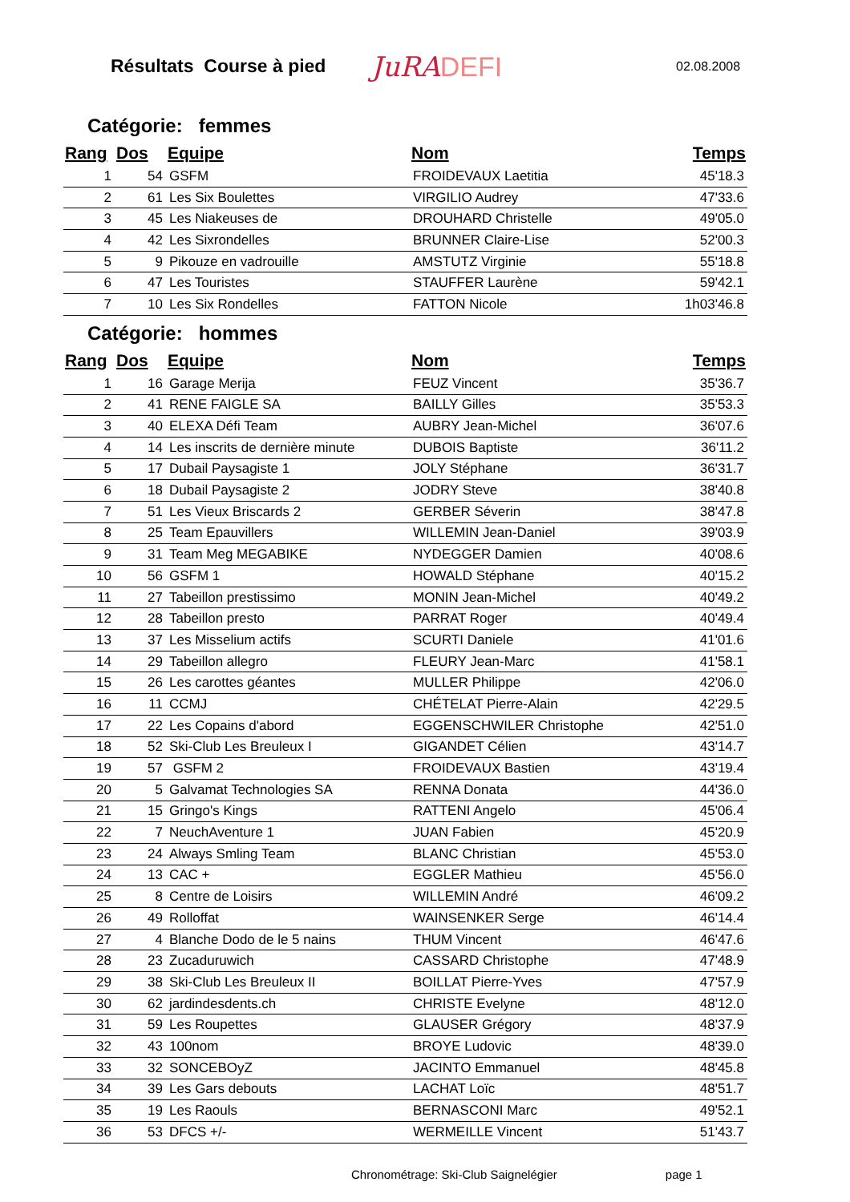Résultats Course à pied
JuRADEFI
02.08.2008
Catégorie: femmes
| Rang | Dos | Equipe | Nom | Temps |
| --- | --- | --- | --- | --- |
| 1 | 54 | GSFM | FROIDEVAUX Laetitia | 45'18.3 |
| 2 | 61 | Les Six Boulettes | VIRGILIO Audrey | 47'33.6 |
| 3 | 45 | Les Niakeuses de | DROUHARD Christelle | 49'05.0 |
| 4 | 42 | Les Sixrondelles | BRUNNER Claire-Lise | 52'00.3 |
| 5 | 9 | Pikouze en vadrouille | AMSTUTZ Virginie | 55'18.8 |
| 6 | 47 | Les Touristes | STAUFFER Laurène | 59'42.1 |
| 7 | 10 | Les Six Rondelles | FATTON Nicole | 1h03'46.8 |
Catégorie: hommes
| Rang | Dos | Equipe | Nom | Temps |
| --- | --- | --- | --- | --- |
| 1 | 16 | Garage Merija | FEUZ Vincent | 35'36.7 |
| 2 | 41 | RENE FAIGLE SA | BAILLY Gilles | 35'53.3 |
| 3 | 40 | ELEXA Défi Team | AUBRY Jean-Michel | 36'07.6 |
| 4 | 14 | Les inscrits de dernière minute | DUBOIS Baptiste | 36'11.2 |
| 5 | 17 | Dubail Paysagiste 1 | JOLY Stéphane | 36'31.7 |
| 6 | 18 | Dubail Paysagiste 2 | JODRY Steve | 38'40.8 |
| 7 | 51 | Les Vieux Briscards 2 | GERBER Séverin | 38'47.8 |
| 8 | 25 | Team Epauvillers | WILLEMIN Jean-Daniel | 39'03.9 |
| 9 | 31 | Team Meg MEGABIKE | NYDEGGER Damien | 40'08.6 |
| 10 | 56 | GSFM 1 | HOWALD Stéphane | 40'15.2 |
| 11 | 27 | Tabeillon prestissimo | MONIN Jean-Michel | 40'49.2 |
| 12 | 28 | Tabeillon presto | PARRAT Roger | 40'49.4 |
| 13 | 37 | Les Misselium actifs | SCURTI Daniele | 41'01.6 |
| 14 | 29 | Tabeillon allegro | FLEURY Jean-Marc | 41'58.1 |
| 15 | 26 | Les carottes géantes | MULLER Philippe | 42'06.0 |
| 16 | 11 | CCMJ | CHÉTELAT Pierre-Alain | 42'29.5 |
| 17 | 22 | Les Copains d'abord | EGGENSCHWILER Christophe | 42'51.0 |
| 18 | 52 | Ski-Club Les Breuleux I | GIGANDET Célien | 43'14.7 |
| 19 | 57 | GSFM 2 | FROIDEVAUX Bastien | 43'19.4 |
| 20 | 5 | Galvamat Technologies SA | RENNA Donata | 44'36.0 |
| 21 | 15 | Gringo's Kings | RATTENI Angelo | 45'06.4 |
| 22 | 7 | NeuchAventure 1 | JUAN Fabien | 45'20.9 |
| 23 | 24 | Always Smling Team | BLANC Christian | 45'53.0 |
| 24 | 13 | CAC + | EGGLER Mathieu | 45'56.0 |
| 25 | 8 | Centre de Loisirs | WILLEMIN André | 46'09.2 |
| 26 | 49 | Rolloffat | WAINSENKER Serge | 46'14.4 |
| 27 | 4 | Blanche Dodo de le 5 nains | THUM Vincent | 46'47.6 |
| 28 | 23 | Zucaduruwich | CASSARD Christophe | 47'48.9 |
| 29 | 38 | Ski-Club Les Breuleux II | BOILLAT Pierre-Yves | 47'57.9 |
| 30 | 62 | jardindesdents.ch | CHRISTE Evelyne | 48'12.0 |
| 31 | 59 | Les Roupettes | GLAUSER Grégory | 48'37.9 |
| 32 | 43 | 100nom | BROYE Ludovic | 48'39.0 |
| 33 | 32 | SONCEBOyZ | JACINTO Emmanuel | 48'45.8 |
| 34 | 39 | Les Gars debouts | LACHAT Loïc | 48'51.7 |
| 35 | 19 | Les Raouls | BERNASCONI Marc | 49'52.1 |
| 36 | 53 | DFCS +/- | WERMEILLE Vincent | 51'43.7 |
Chronométrage: Ski-Club Saignelégier page 1